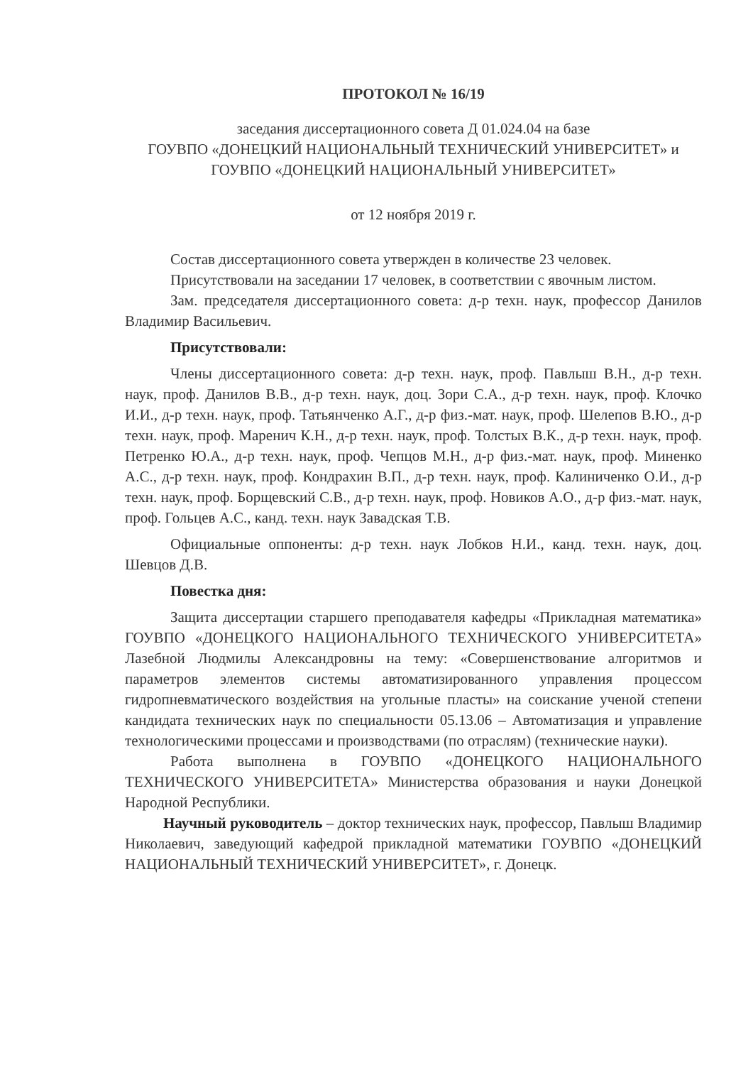ПРОТОКОЛ № 16/19
заседания диссертационного совета Д 01.024.04 на базе
ГОУВПО «ДОНЕЦКИЙ НАЦИОНАЛЬНЫЙ ТЕХНИЧЕСКИЙ УНИВЕРСИТЕТ» и ГОУВПО «ДОНЕЦКИЙ НАЦИОНАЛЬНЫЙ УНИВЕРСИТЕТ»
от 12 ноября 2019 г.
Состав диссертационного совета утвержден в количестве 23 человек.
Присутствовали на заседании 17 человек, в соответствии с явочным листом.
Зам. председателя диссертационного совета: д-р техн. наук, профессор Данилов Владимир Васильевич.
Присутствовали:
Члены диссертационного совета: д-р техн. наук, проф. Павлыш В.Н., д-р техн. наук, проф. Данилов В.В., д-р техн. наук, доц. Зори С.А., д-р техн. наук, проф. Клочко И.И., д-р техн. наук, проф. Татьянченко А.Г., д-р физ.-мат. наук, проф. Шелепов В.Ю., д-р техн. наук, проф. Маренич К.Н., д-р техн. наук, проф. Толстых В.К., д-р техн. наук, проф. Петренко Ю.А., д-р техн. наук, проф. Чепцов М.Н., д-р физ.-мат. наук, проф. Миненко А.С., д-р техн. наук, проф. Кондрахин В.П., д-р техн. наук, проф. Калиниченко О.И., д-р техн. наук, проф. Борщевский С.В., д-р техн. наук, проф. Новиков А.О., д-р физ.-мат. наук, проф. Гольцев А.С., канд. техн. наук Завадская Т.В.
Официальные оппоненты: д-р техн. наук Лобков Н.И., канд. техн. наук, доц. Шевцов Д.В.
Повестка дня:
Защита диссертации старшего преподавателя кафедры «Прикладная математика» ГОУВПО «ДОНЕЦКОГО НАЦИОНАЛЬНОГО ТЕХНИЧЕСКОГО УНИВЕРСИТЕТА» Лазебной Людмилы Александровны на тему: «Совершенствование алгоритмов и параметров элементов системы автоматизированного управления процессом гидропневматического воздействия на угольные пласты» на соискание ученой степени кандидата технических наук по специальности 05.13.06 – Автоматизация и управление технологическими процессами и производствами (по отраслям) (технические науки).
Работа выполнена в ГОУВПО «ДОНЕЦКОГО НАЦИОНАЛЬНОГО ТЕХНИЧЕСКОГО УНИВЕРСИТЕТА» Министерства образования и науки Донецкой Народной Республики.
Научный руководитель – доктор технических наук, профессор, Павлыш Владимир Николаевич, заведующий кафедрой прикладной математики ГОУВПО «ДОНЕЦКИЙ НАЦИОНАЛЬНЫЙ ТЕХНИЧЕСКИЙ УНИВЕРСИТЕТ», г. Донецк.